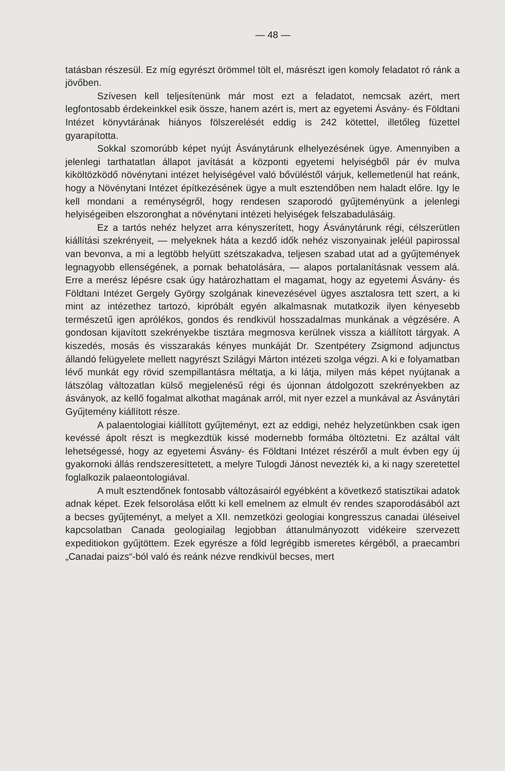— 48 —
tatásban részesül. Ez míg egyrészt örömmel tölt el, másrészt igen komoly feladatot ró ránk a jövőben.
Szívesen kell teljesítenünk már most ezt a feladatot, nemcsak azért, mert legfontosabb érdekeinkkel esik össze, hanem azért is, mert az egyetemi Ásvány- és Földtani Intézet könyvtárának hiányos fölszerelését eddig is 242 kötettel, illetőleg füzettel gyarapította.
Sokkal szomorúbb képet nyújt Ásványtárunk elhelyezésének ügye. Amennyiben a jelenlegi tarthatatlan állapot javítását a központi egyetemi helyiségből pár év mulva kiköltözködő növénytani intézet helyiségével való bővüléstől várjuk, kellemetlenül hat reánk, hogy a Növénytani Intézet építkezésének ügye a mult esztendőben nem haladt előre. Igy le kell mondani a reménységről, hogy rendesen szaporodó gyűjteményünk a jelenlegi helyiségeiben elszoronghat a növénytani intézeti helyiségek felszabadulásáig.
Ez a tartós nehéz helyzet arra kényszerített, hogy Ásványtárunk régi, célszerütlen kiállítási szekrényeit, — melyeknek háta a kezdő idők nehéz viszonyainak jeléül papirossal van bevonva, a mi a legtöbb helyütt szétszakadva, teljesen szabad utat ad a gyűjtemények legnagyobb ellenségének, a pornak behatolására, — alapos portalanításnak vessem alá. Erre a merész lépésre csak úgy határozhattam el magamat, hogy az egyetemi Ásvány- és Földtani Intézet Gergely György szolgának kinevezésével ügyes asztalosra tett szert, a ki mint az intézethez tartozó, kipróbált egyén alkalmasnak mutatkozik ilyen kényesebb természetű igen aprólékos, gondos és rendkivül hosszadalmas munkának a végzésére. A gondosan kijavított szekrényekbe tisztára megmosva kerülnek vissza a kiállított tárgyak. A kiszedés, mosás és visszarakás kényes munkáját Dr. Szentpétery Zsigmond adjunctus állandó felügyelete mellett nagyrészt Szilágyi Márton intézeti szolga végzi. A ki e folyamatban lévő munkát egy rövid szempillantásra méltatja, a ki látja, milyen más képet nyújtanak a látszólag változatlan külső megjelenésű régi és újonnan átdolgozott szekrényekben az ásványok, az kellő fogalmat alkothat magának arról, mit nyer ezzel a munkával az Ásványtári Gyűjtemény kiállított része.
A palaentologiai kiállított gyűjteményt, ezt az eddigi, nehéz helyzetünkben csak igen kevéssé ápolt részt is megkezdtük kissé modernebb formába öltöztetni. Ez azáltal vált lehetségessé, hogy az egyetemi Ásvány- és Földtani Intézet részéről a mult évben egy új gyakornoki állás rendszeresíttetett, a melyre Tulogdi Jánost nevezték ki, a ki nagy szeretettel foglalkozik palaeontologiával.
A mult esztendőnek fontosabb változásairól egyébként a következő statisztikai adatok adnak képet. Ezek felsorolása előtt ki kell emelnem az elmult év rendes szaporodásából azt a becses gyűjteményt, a melyet a XII. nemzetközi geologiai kongresszus canadai üléseivel kapcsolatban Canada geologiailag legjobban áttanulmányozott vidékeire szervezett expeditiokon gyűjtöttem. Ezek egyrésze a föld legrégibb ismeretes kérgéből, a praecambri „Canadai paizs“-ból való és reánk nézve rendkivül becses, mert